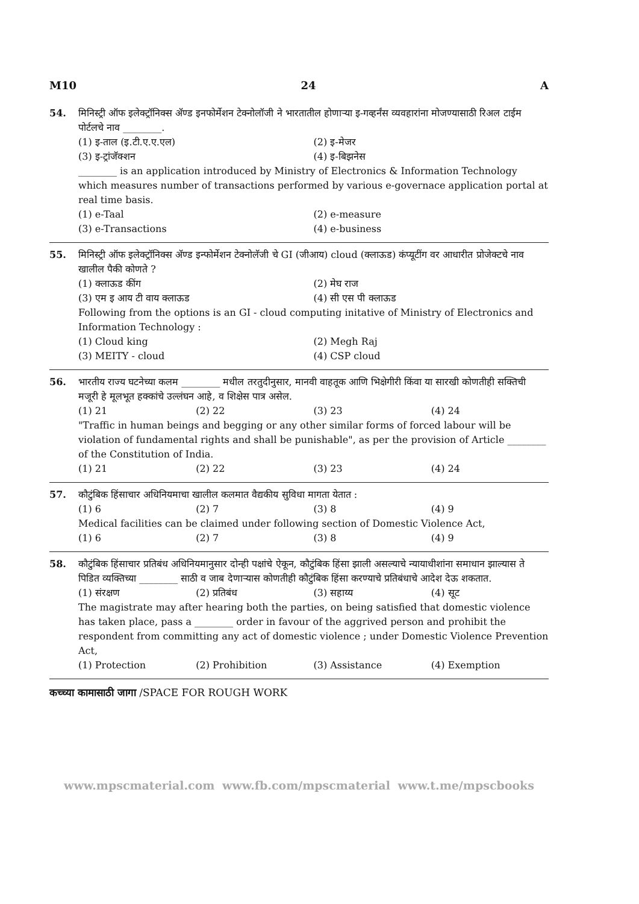M10 24 A
54. मिनिस्ट्री ऑफ इलेक्ट्रॉनिक्स ॲण्ड इनफोर्मेशन टेक्नोलॉजी ने भारतातील होणाऱ्या इ-गव्हर्नंस व्यवहारांना मोजण्यासाठी रिअल टाईम पोर्टलचे नाव ________.
(1) इ-ताल (इ.टी.ए.ए.एल) (2) इ-मेजर (3) इ-ट्रांजॅक्शन (4) इ-बिझनेस
________ is an application introduced by Ministry of Electronics & Information Technology which measures number of transactions performed by various e-governace application portal at real time basis.
(1) e-Taal (2) e-measure (3) e-Transactions (4) e-business
55. मिनिस्ट्री ऑफ इलेक्ट्रॉनिक्स ॲण्ड इन्फोर्मेशन टेक्नोलॅजी चे GI (जीआय) cloud (क्लाऊड) कंप्यूटींग वर आधारीत प्रोजेक्टचे नाव खालील पैकी कोणते ?
(1) क्लाऊड कींग (2) मेघ राज (3) एम इ आय टी वाय क्लाऊड (4) सी एस पी क्लाऊड
Following from the options is an GI - cloud computing initative of Ministry of Electronics and Information Technology :
(1) Cloud king (2) Megh Raj (3) MEITY - cloud (4) CSP cloud
56. भारतीय राज्य घटनेच्या कलम ________ मधील तरतुदीनुसार, मानवी वाहतूक आणि भिक्षेगीरी किंवा या सारखी कोणतीही सक्तिची मजूरी हे मूलभूत हक्कांचे उल्लंघन आहे, व शिक्षेस पात्र असेल.
(1) 21 (2) 22 (3) 23 (4) 24
"Traffic in human beings and begging or any other similar forms of forced labour will be violation of fundamental rights and shall be punishable", as per the provision of Article ________ of the Constitution of India.
(1) 21 (2) 22 (3) 23 (4) 24
57. कौटुंबिक हिंसाचार अधिनियमाचा खालील कलमात वैद्यकीय सुविधा मागता येतात :
(1) 6 (2) 7 (3) 8 (4) 9
Medical facilities can be claimed under following section of Domestic Violence Act,
(1) 6 (2) 7 (3) 8 (4) 9
58. कौटुंबिक हिंसाचार प्रतिबंध अधिनियमानुसार दोन्ही पक्षांचे ऐकून, कौटुंबिक हिंसा झाली असल्याचे न्यायाधीशांना समाधान झाल्यास ते पिडित व्यक्तिच्या ________ साठी व जाब देणाऱ्यास कोणतीही कौटुंबिक हिंसा करण्याचे प्रतिबंधाचे आदेश देऊ शकतात.
(1) संरक्षण (2) प्रतिबंध (3) सहाय्य (4) सूट
The magistrate may after hearing both the parties, on being satisfied that domestic violence has taken place, pass a ________ order in favour of the aggrived person and prohibit the respondent from committing any act of domestic violence ; under Domestic Violence Prevention Act,
(1) Protection (2) Prohibition (3) Assistance (4) Exemption
कच्च्या कामासाठी जागा /SPACE FOR ROUGH WORK
www.mpscmaterial.com www.fb.com/mpscmaterial www.t.me/mpscbooks